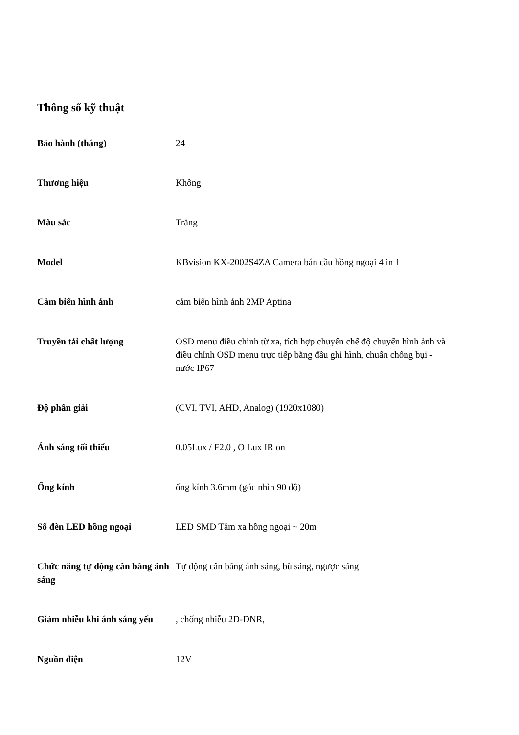Thông số kỹ thuật
| Bảo hành (tháng) | 24 |
| Thương hiệu | Không |
| Màu sắc | Trắng |
| Model | KBvision KX-2002S4ZA Camera bán cầu hồng ngoại 4 in 1 |
| Cảm biến hình ảnh | cảm biến hình ảnh 2MP Aptina |
| Truyền tải chất lượng | OSD menu điều chỉnh từ xa, tích hợp chuyển chế độ chuyển hình ảnh và điều chỉnh OSD menu trực tiếp bằng đầu ghi hình, chuẩn chống bụi - nước IP67 |
| Độ phân giải | (CVI, TVI, AHD, Analog) (1920x1080) |
| Ánh sáng tối thiểu | 0.05Lux / F2.0 , O Lux IR on |
| Ống kính | ống kính 3.6mm (góc nhìn 90 độ) |
| Số đèn LED hồng ngoại | LED SMD Tầm xa hồng ngoại ~ 20m |
| Chức năng tự động cân bằng ánh sáng | Tự động cân bằng ánh sáng, bù sáng, ngược sáng |
| Giảm nhiễu khi ánh sáng yếu | , chống nhiễu 2D-DNR, |
| Nguồn điện | 12V |